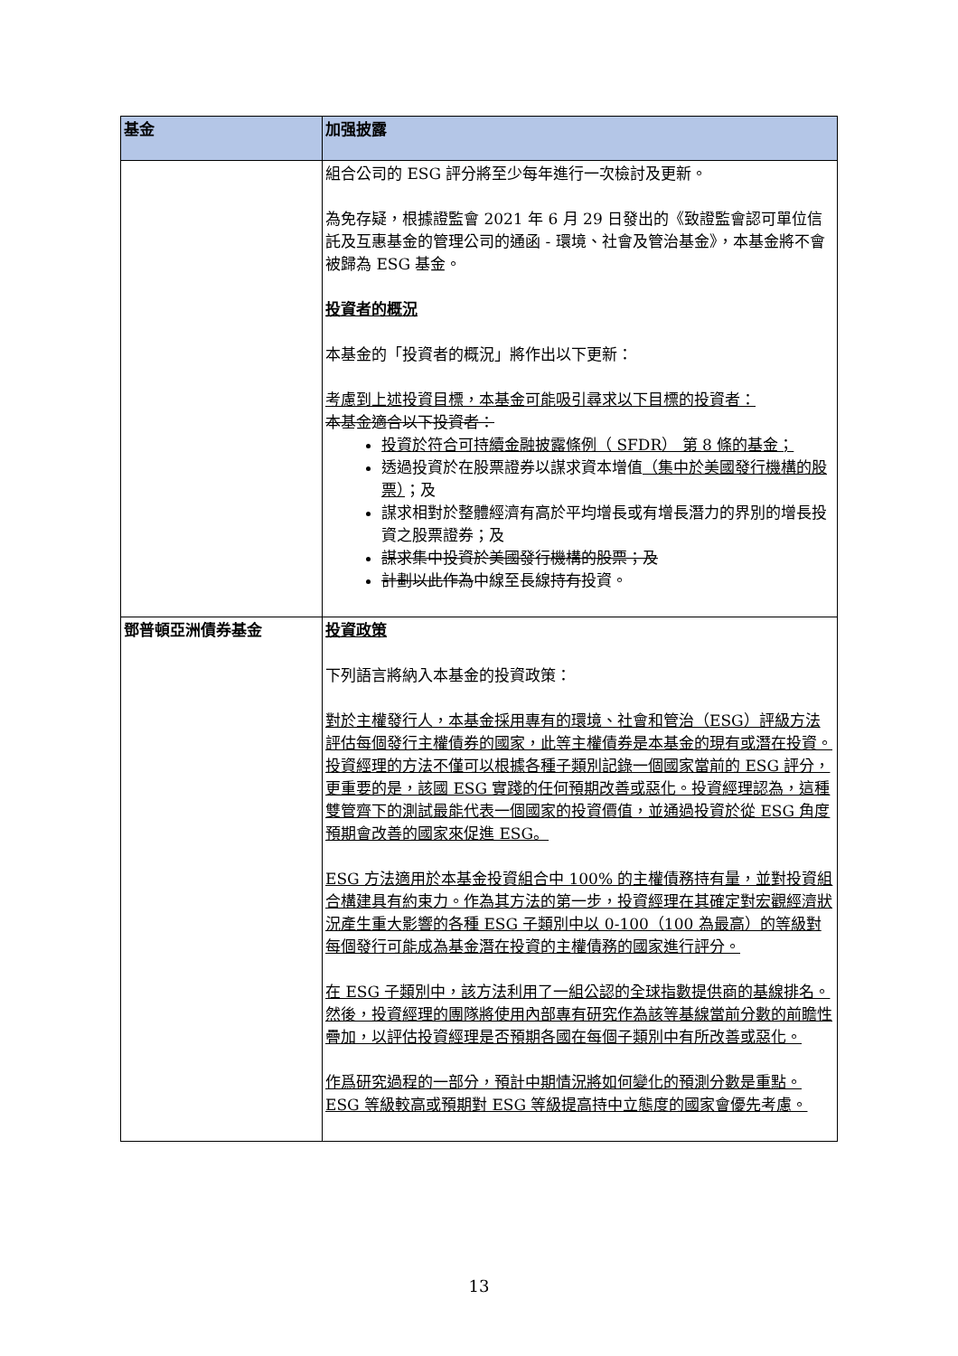| 基金 | 加强披露 |
| --- | --- |
| | 組合公司的 ESG 評分將至少每年進行一次檢討及更新。 為免存疑，根據證監會 2021 年 6 月 29 日發出的《致證監會認可單位信託及互惠基金的管理公司的通函 - 環境、社會及管治基金》，本基金將不會被歸為 ESG 基金。 投資者的概況 本基金的「投資者的概況」將作出以下更新： 考慮到上述投資目標，本基金可能吸引尋求以下目標的投資者： 本基金適合以下投資者： 投資於符合可持續金融披露條例（ SFDR） 第 8 條的基金； 透過投資於在股票證券以謀求資本增值 （集中於美國發行機構的股票） ；及 謀求相對於整體經濟有高於平均增長或有增長潛力的界別的增長投資之股票證券；及 謀求集中投資於美國發行機構的股票；及 計劃以此作為 中線至長線 持有 投資。 |
| 鄧普頓亞洲債券基金 | 投資政策 下列語言將納入本基金的投資政策： 對於主權發行人，本基金採用專有的環境、社會和管治（ESG）評級方法評估每個發行主權債券的國家，此等主權債券是本基金的現有或潛在投資。投資經理的方法不僅可以根據各種子類別記錄一個國家當前的 ESG 評分，更重要的是，該國 ESG 實踐的任何預期改善或惡化。投資經理認為，這種雙管齊下的測試最能代表一個國家的投資價值，並通過投資於從 ESG 角度預期會改善的國家來促進 ESG。 ESG 方法適用於本基金投資組合中 100% 的主權債務持有量，並對投資組合構建具有約束力。作為其方法的第一步，投資經理在其確定對宏觀經濟狀況產生重大影響的各種 ESG 子類別中以 0-100（100 為最高）的等級對每個發行可能成為基金潛在投資的主權債務的國家進行評分。 在 ESG 子類別中，該方法利用了一組公認的全球指數提供商的基線排名。然後，投資經理的團隊將使用內部專有研究作為該等基線當前分數的前瞻性疊加，以評估投資經理是否預期各國在每個子類別中有所改善或惡化。 作爲研究過程的一部分，預計中期情況將如何變化的預測分數是重點。ESG 等級較高或預期對 ESG 等級提高持中立態度的國家會優先考慮。 |
13